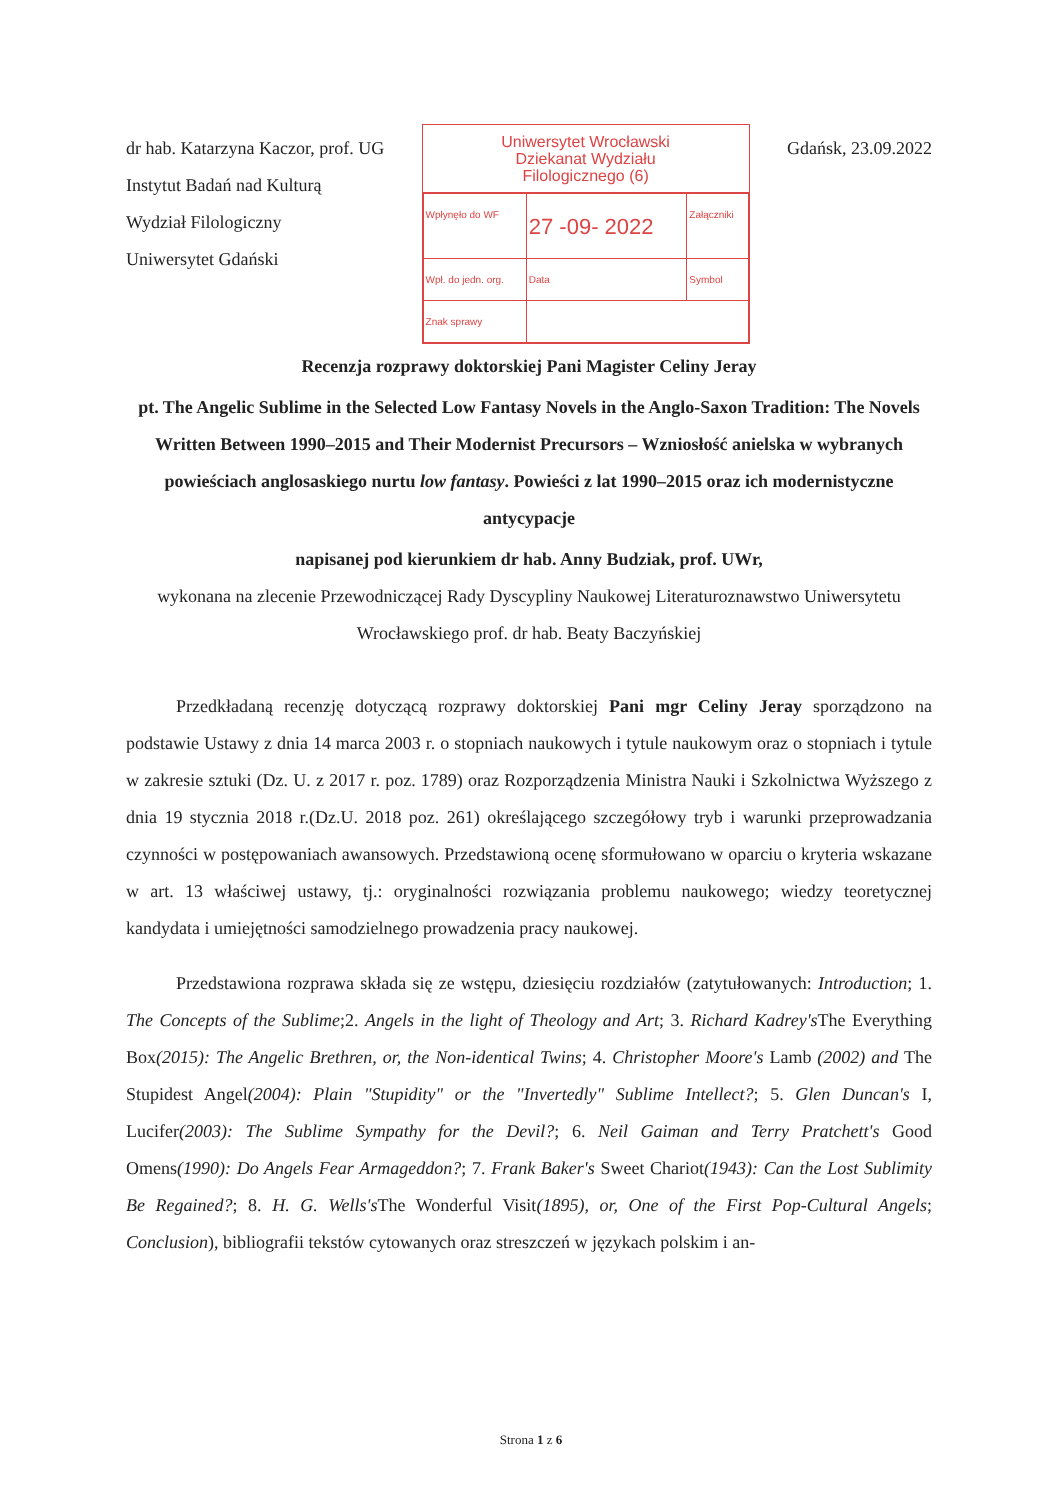dr hab. Katarzyna Kaczor, prof. UG
Instytut Badań nad Kulturą
Wydział Filologiczny
Uniwersytet Gdański
Uniwersytet Wrocławski
Dziekanat Wydziału
Filologicznego (6)
| Wpłynęło do WF | 27 -09- 2022 | Załączniki |
| Wpł. do jedn. org. | Data | Symbol |
| Znak sprawy | | |
Gdańsk, 23.09.2022
Recenzja rozprawy doktorskiej Pani Magister Celiny Jeray
pt. The Angelic Sublime in the Selected Low Fantasy Novels in the Anglo-Saxon Tradition: The Novels Written Between 1990–2015 and Their Modernist Precursors – Wzniosłość anielska w wybranych powieściach anglosaskiego nurtu low fantasy. Powieści z lat 1990–2015 oraz ich modernistyczne antycypacje
napisanej pod kierunkiem dr hab. Anny Budziak, prof. UWr,
wykonana na zlecenie Przewodniczącej Rady Dyscypliny Naukowej Literaturoznawstwo Uniwersytetu Wrocławskiego prof. dr hab. Beaty Baczyńskiej
Przedkładaną recenzję dotyczącą rozprawy doktorskiej Pani mgr Celiny Jeray sporządzono na podstawie Ustawy z dnia 14 marca 2003 r. o stopniach naukowych i tytule naukowym oraz o stopniach i tytule w zakresie sztuki (Dz. U. z 2017 r. poz. 1789) oraz Rozporządzenia Ministra Nauki i Szkolnictwa Wyższego z dnia 19 stycznia 2018 r.(Dz.U. 2018 poz. 261) określającego szczegółowy tryb i warunki przeprowadzania czynności w postępowaniach awansowych. Przedstawioną ocenę sformułowano w oparciu o kryteria wskazane w art. 13 właściwej ustawy, tj.: oryginalności rozwiązania problemu naukowego; wiedzy teoretycznej kandydata i umiejętności samodzielnego prowadzenia pracy naukowej.
Przedstawiona rozprawa składa się ze wstępu, dziesięciu rozdziałów (zatytułowanych: Introduction; 1. The Concepts of the Sublime;2. Angels in the light of Theology and Art; 3. Richard Kadrey's The Everything Box(2015): The Angelic Brethren, or, the Non-identical Twins; 4. Christopher Moore's Lamb (2002) and The Stupidest Angel(2004): Plain "Stupidity" or the "Invertedly" Sublime Intellect?; 5. Glen Duncan's I, Lucifer(2003): The Sublime Sympathy for the Devil?; 6. Neil Gaiman and Terry Pratchett's Good Omens(1990): Do Angels Fear Armageddon?; 7. Frank Baker's Sweet Chariot(1943): Can the Lost Sublimity Be Regained?; 8. H. G. Wells's The Wonderful Visit(1895), or, One of the First Pop-Cultural Angels; Conclusion), bibliografii tekstów cytowanych oraz streszczeń w językach polskim i an-
Strona 1 z 6